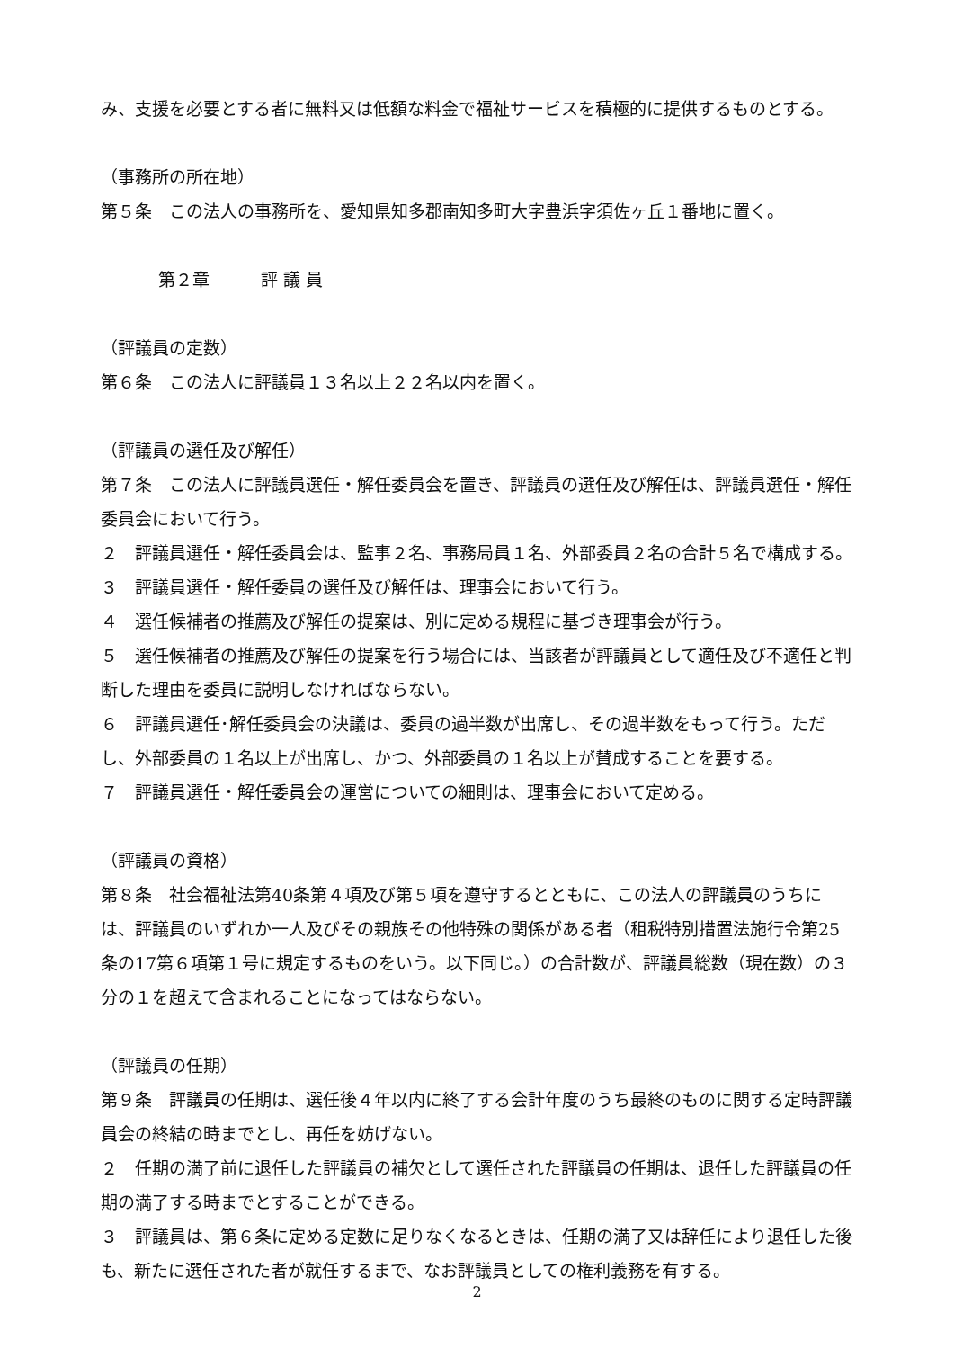み、支援を必要とする者に無料又は低額な料金で福祉サービスを積極的に提供するものとする。
（事務所の所在地）
第５条　この法人の事務所を、愛知県知多郡南知多町大字豊浜字須佐ヶ丘１番地に置く。
第２章　　　評 議 員
（評議員の定数）
第６条　この法人に評議員１３名以上２２名以内を置く。
（評議員の選任及び解任）
第７条　この法人に評議員選任・解任委員会を置き、評議員の選任及び解任は、評議員選任・解任委員会において行う。
２　評議員選任・解任委員会は、監事２名、事務局員１名、外部委員２名の合計５名で構成する。
３　評議員選任・解任委員の選任及び解任は、理事会において行う。
４　選任候補者の推薦及び解任の提案は、別に定める規程に基づき理事会が行う。
５　選任候補者の推薦及び解任の提案を行う場合には、当該者が評議員として適任及び不適任と判断した理由を委員に説明しなければならない。
６　評議員選任･解任委員会の決議は、委員の過半数が出席し、その過半数をもって行う。ただし、外部委員の１名以上が出席し、かつ、外部委員の１名以上が賛成することを要する。
７　評議員選任・解任委員会の運営についての細則は、理事会において定める。
（評議員の資格）
第８条　社会福祉法第40条第４項及び第５項を遵守するとともに、この法人の評議員のうちには、評議員のいずれか一人及びその親族その他特殊の関係がある者（租税特別措置法施行令第25条の17第６項第１号に規定するものをいう。以下同じ。）の合計数が、評議員総数（現在数）の３分の１を超えて含まれることになってはならない。
（評議員の任期）
第９条　評議員の任期は、選任後４年以内に終了する会計年度のうち最終のものに関する定時評議員会の終結の時までとし、再任を妨げない。
２　任期の満了前に退任した評議員の補欠として選任された評議員の任期は、退任した評議員の任期の満了する時までとすることができる。
３　評議員は、第６条に定める定数に足りなくなるときは、任期の満了又は辞任により退任した後も、新たに選任された者が就任するまで、なお評議員としての権利義務を有する。
2